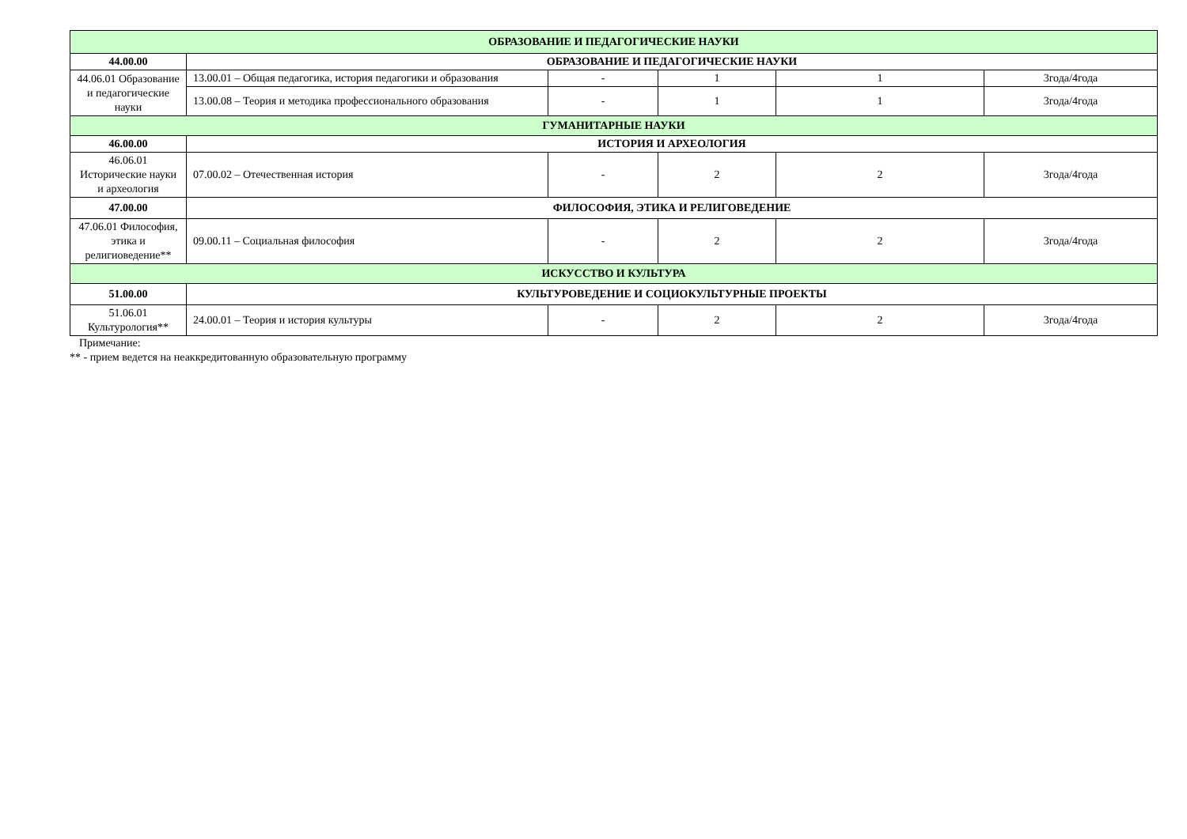| ОБРАЗОВАНИЕ И ПЕДАГОГИЧЕСКИЕ НАУКИ | | | | | |
| 44.00.00 | ОБРАЗОВАНИЕ И ПЕДАГОГИЧЕСКИЕ НАУКИ | | | | |
| 44.06.01 Образование и педагогические науки | 13.00.01 – Общая педагогика, история педагогики и образования | - | 1 | 1 | 3года/4года |
| | 13.00.08 – Теория и методика профессионального образования | - | 1 | 1 | 3года/4года |
| ГУМАНИТАРНЫЕ НАУКИ | | | | | |
| 46.00.00 | ИСТОРИЯ И АРХЕОЛОГИЯ | | | | |
| 46.06.01 Исторические науки и археология | 07.00.02 – Отечественная история | - | 2 | 2 | 3года/4года |
| 47.00.00 | ФИЛОСОФИЯ, ЭТИКА И РЕЛИГОВЕДЕНИЕ | | | | |
| 47.06.01 Философия, этика и религиоведение** | 09.00.11 – Социальная философия | - | 2 | 2 | 3года/4года |
| ИСКУССТВО И КУЛЬТУРА | | | | | |
| 51.00.00 | КУЛЬТУРОВЕДЕНИЕ И СОЦИОКУЛЬТУРНЫЕ ПРОЕКТЫ | | | | |
| 51.06.01 Культурология** | 24.00.01 – Теория и история культуры | - | 2 | 2 | 3года/4года |
Примечание:
** - прием ведется на неаккредитованную образовательную программу